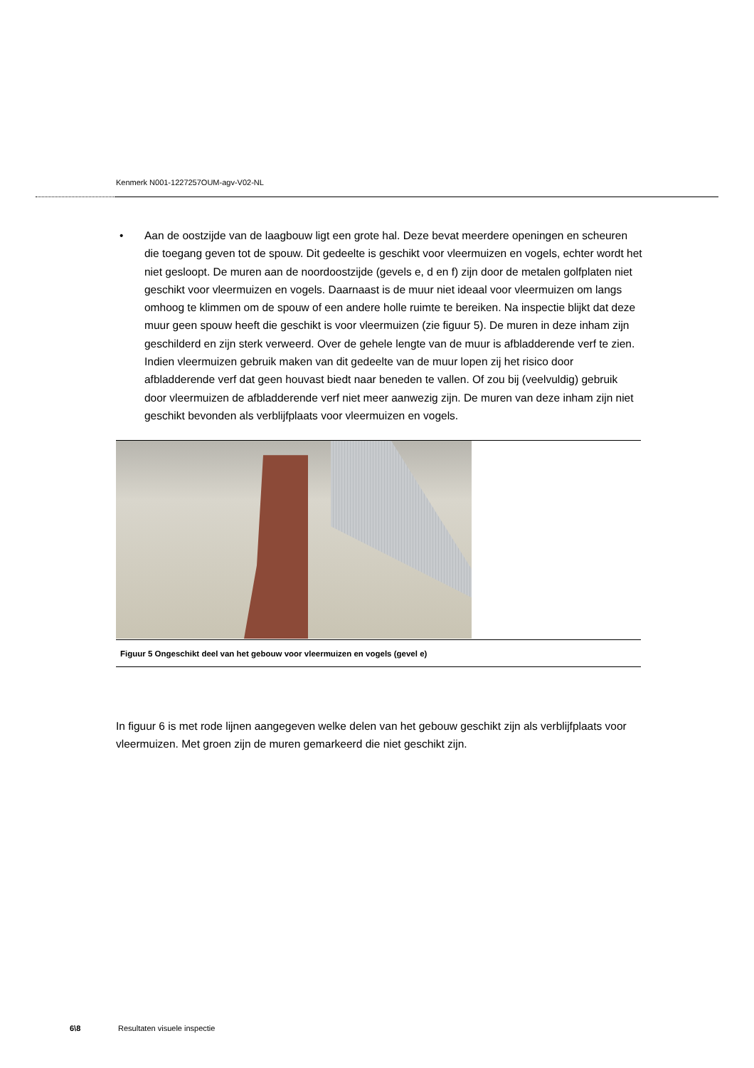Kenmerk N001-1227257OUM-agv-V02-NL
• Aan de oostzijde van de laagbouw ligt een grote hal. Deze bevat meerdere openingen en scheuren die toegang geven tot de spouw. Dit gedeelte is geschikt voor vleermuizen en vogels, echter wordt het niet gesloopt. De muren aan de noordoostzijde (gevels e, d en f) zijn door de metalen golfplaten niet geschikt voor vleermuizen en vogels. Daarnaast is de muur niet ideaal voor vleermuizen om langs omhoog te klimmen om de spouw of een andere holle ruimte te bereiken. Na inspectie blijkt dat deze muur geen spouw heeft die geschikt is voor vleermuizen (zie figuur 5). De muren in deze inham zijn geschilderd en zijn sterk verweerd. Over de gehele lengte van de muur is afbladderende verf te zien. Indien vleermuizen gebruik maken van dit gedeelte van de muur lopen zij het risico door afbladderende verf dat geen houvast biedt naar beneden te vallen. Of zou bij (veelvuldig) gebruik door vleermuizen de afbladderende verf niet meer aanwezig zijn. De muren van deze inham zijn niet geschikt bevonden als verblijfplaats voor vleermuizen en vogels.
Figuur 5 Ongeschikt deel van het gebouw voor vleermuizen en vogels (gevel e)
In figuur 6 is met rode lijnen aangegeven welke delen van het gebouw geschikt zijn als verblijfplaats voor vleermuizen. Met groen zijn de muren gemarkeerd die niet geschikt zijn.
6\8 Resultaten visuele inspectie